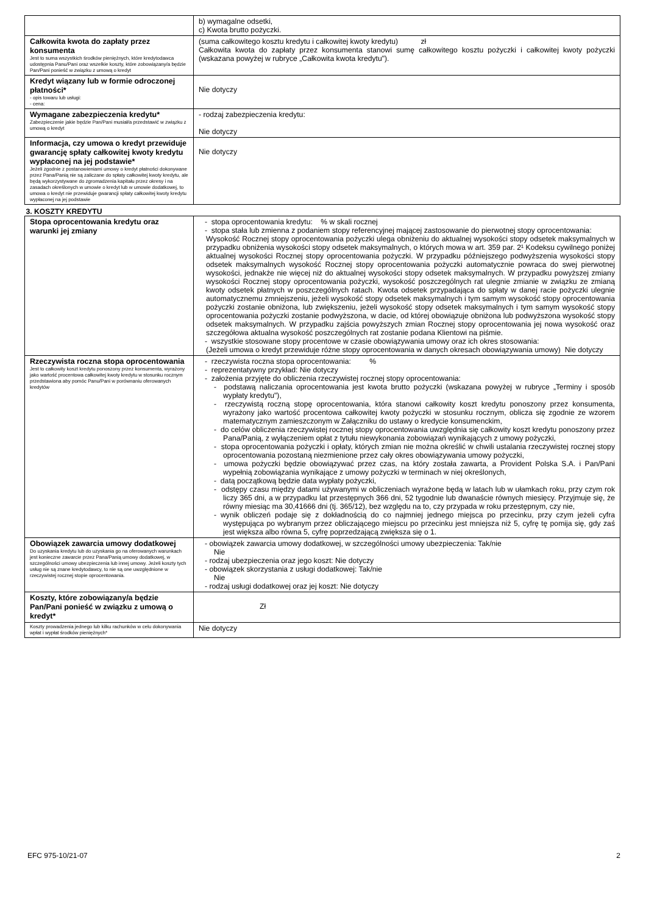| | b) wymagalne odsetki, c) Kwota brutto pożyczki. |
| Całkowita kwota do zapłaty przez konsumenta Jest to suma wszystkich środków pieniężnych, które kredytodawca udostępnia Panu/Pani oraz wszelkie koszty, które zobowiązany/a będzie Pan/Pani ponieść w związku z umową o kredyt | (suma całkowitego kosztu kredytu i całkowitej kwoty kredytu) zł Całkowita kwota do zapłaty przez konsumenta stanowi sumę całkowitego kosztu pożyczki i całkowitej kwoty pożyczki (wskazana powyżej w rubryce „Całkowita kwota kredytu"). |
| Kredyt wiązany lub w formie odroczonej płatności* - opis towaru lub usługi: - cena: | Nie dotyczy |
| Wymagane zabezpieczenia kredytu* Zabezpieczenie jakie będzie Pan/Pani musiał/a przedstawić w związku z umową o kredyt | - rodzaj zabezpieczenia kredytu: Nie dotyczy |
| Informacja, czy umowa o kredyt przewiduje gwarancję spłaty całkowitej kwoty kredytu wypłaconej na jej podstawie* Jeżeli zgodnie z postanowieniami umowy o kredyt płatności dokonywane przez Pana/Panią nie są zaliczane do spłaty całkowitej kwoty kredytu, ale będą wykorzystywane do zgromadzenia kapitału przez okresy i na zasadach określonych w umowie o kredyt lub w umowie dodatkowej, to umowa o kredyt nie przewiduje gwarancji spłaty całkowitej kwoty kredytu wypłaconej na jej podstawie | Nie dotyczy |
| 3. KOSZTY KREDYTU | |
| Stopa oprocentowania kredytu oraz warunki jej zmiany | - stopa oprocentowania kredytu: % w skali rocznej - stopa stała lub zmienna z podaniem stopy referencyjnej mającej zastosowanie do pierwotnej stopy oprocentowania: Wysokość Rocznej stopy oprocentowania pożyczki ulega obniżeniu do aktualnej wysokości stopy odsetek maksymalnych w przypadku obniżenia wysokości stopy odsetek maksymalnych, o których mowa w art. 359 par. 2¹ Kodeksu cywilnego poniżej aktualnej wysokości Rocznej stopy oprocentowania pożyczki. W przypadku późniejszego podwyższenia wysokości stopy odsetek maksymalnych wysokość Rocznej stopy oprocentowania pożyczki automatycznie powraca do swej pierwotnej wysokości, jednakże nie więcej niż do aktualnej wysokości stopy odsetek maksymalnych. W przypadku powyższej zmiany wysokości Rocznej stopy oprocentowania pożyczki, wysokość poszczególnych rat ulegnie zmianie w związku ze zmianą kwoty odsetek płatnych w poszczególnych ratach. Kwota odsetek przypadająca do spłaty w danej racie pożyczki ulegnie automatycznemu zmniejszeniu, jeżeli wysokość stopy odsetek maksymalnych i tym samym wysokość stopy oprocentowania pożyczki zostanie obniżona, lub zwiększeniu, jeżeli wysokość stopy odsetek maksymalnych i tym samym wysokość stopy oprocentowania pożyczki zostanie podwyższona, w dacie, od której obowiązuje obniżona lub podwyższona wysokość stopy odsetek maksymalnych. W przypadku zajścia powyższych zmian Rocznej stopy oprocentowania jej nowa wysokość oraz szczegółowa aktualna wysokość poszczególnych rat zostanie podana Klientowi na piśmie. - wszystkie stosowane stopy procentowe w czasie obowiązywania umowy oraz ich okres stosowania: (Jeżeli umowa o kredyt przewiduje różne stopy oprocentowania w danych okresach obowiązywania umowy) Nie dotyczy |
| Rzeczywista roczna stopa oprocentowania Jest to całkowity koszt kredytu ponoszony przez konsumenta, wyrażony jako wartość procentowa całkowitej kwoty kredytu w stosunku rocznym przedstawiona aby pomóc Panu/Pani w porównaniu oferowanych kredytów | - rzeczywista roczna stopa oprocentowania: % - reprezentatywny przykład: Nie dotyczy - założenia przyjęte do obliczenia rzeczywistej rocznej stopy oprocentowania: - podstawą naliczania oprocentowania jest kwota brutto pożyczki (wskazana powyżej w rubryce „Terminy i sposób wypłaty kredytu"), - rzeczywistą roczną stopę oprocentowania, która stanowi całkowity koszt kredytu ponoszony przez konsumenta, wyrażony jako wartość procentowa całkowitej kwoty pożyczki w stosunku rocznym, oblicza się zgodnie ze wzorem matematycznym zamieszczonym w Załączniku do ustawy o kredycie konsumenckim, - do celów obliczenia rzeczywistej rocznej stopy oprocentowania uwzględnia się całkowity koszt kredytu ponoszony przez Pana/Panią, z wyłączeniem opłat z tytułu niewykonania zobowiązań wynikających z umowy pożyczki, - stopa oprocentowania pożyczki i opłaty, których zmian nie można określić w chwili ustalania rzeczywistej rocznej stopy oprocentowania pozostaną niezmienione przez cały okres obowiązywania umowy pożyczki, - umowa pożyczki będzie obowiązywać przez czas, na który została zawarta, a Provident Polska S.A. i Pan/Pani wypełnią zobowiązania wynikające z umowy pożyczki w terminach w niej określonych, - datą początkową będzie data wypłaty pożyczki, - odstępy czasu między datami używanymi w obliczeniach wyrażone będą w latach lub w ułamkach roku, przy czym rok liczy 365 dni, a w przypadku lat przestępnych 366 dni, 52 tygodnie lub dwanaście równych miesięcy. Przyjmuje się, że równy miesiąc ma 30,41666 dni (tj. 365/12), bez względu na to, czy przypada w roku przestępnym, czy nie, - wynik obliczeń podaje się z dokładnością do co najmniej jednego miejsca po przecinku, przy czym jeżeli cyfra występująca po wybranym przez obliczającego miejscu po przecinku jest mniejsza niż 5, cyfrę tę pomija się, gdy zaś jest większa albo równa 5, cyfrę poprzedzającą zwiększa się o 1. |
| Obowiązek zawarcia umowy dodatkowej Do uzyskania kredytu lub do uzyskania go na oferowanych warunkach jest konieczne zawarcie przez Pana/Panią umowy dodatkowej, w szczególności umowy ubezpieczenia lub innej umowy. Jeżeli koszty tych usług nie są znane kredytodawcy, to nie są one uwzględnione w rzeczywistej rocznej stopie oprocentowania. | - obowiązek zawarcia umowy dodatkowej, w szczególności umowy ubezpieczenia: Tak/nie Nie - rodzaj ubezpieczenia oraz jego koszt: Nie dotyczy - obowiązek skorzystania z usługi dodatkowej: Tak/nie Nie - rodzaj usługi dodatkowej oraz jej koszt: Nie dotyczy |
| Koszty, które zobowiązany/a będzie Pan/Pani ponieść w związku z umową o kredyt* | Zł |
| Koszty prowadzenia jednego lub kilku rachunków w celu dokonywania wpłat i wypłat środków pieniężnych* | Nie dotyczy |
EFC 975-10/21-07 2